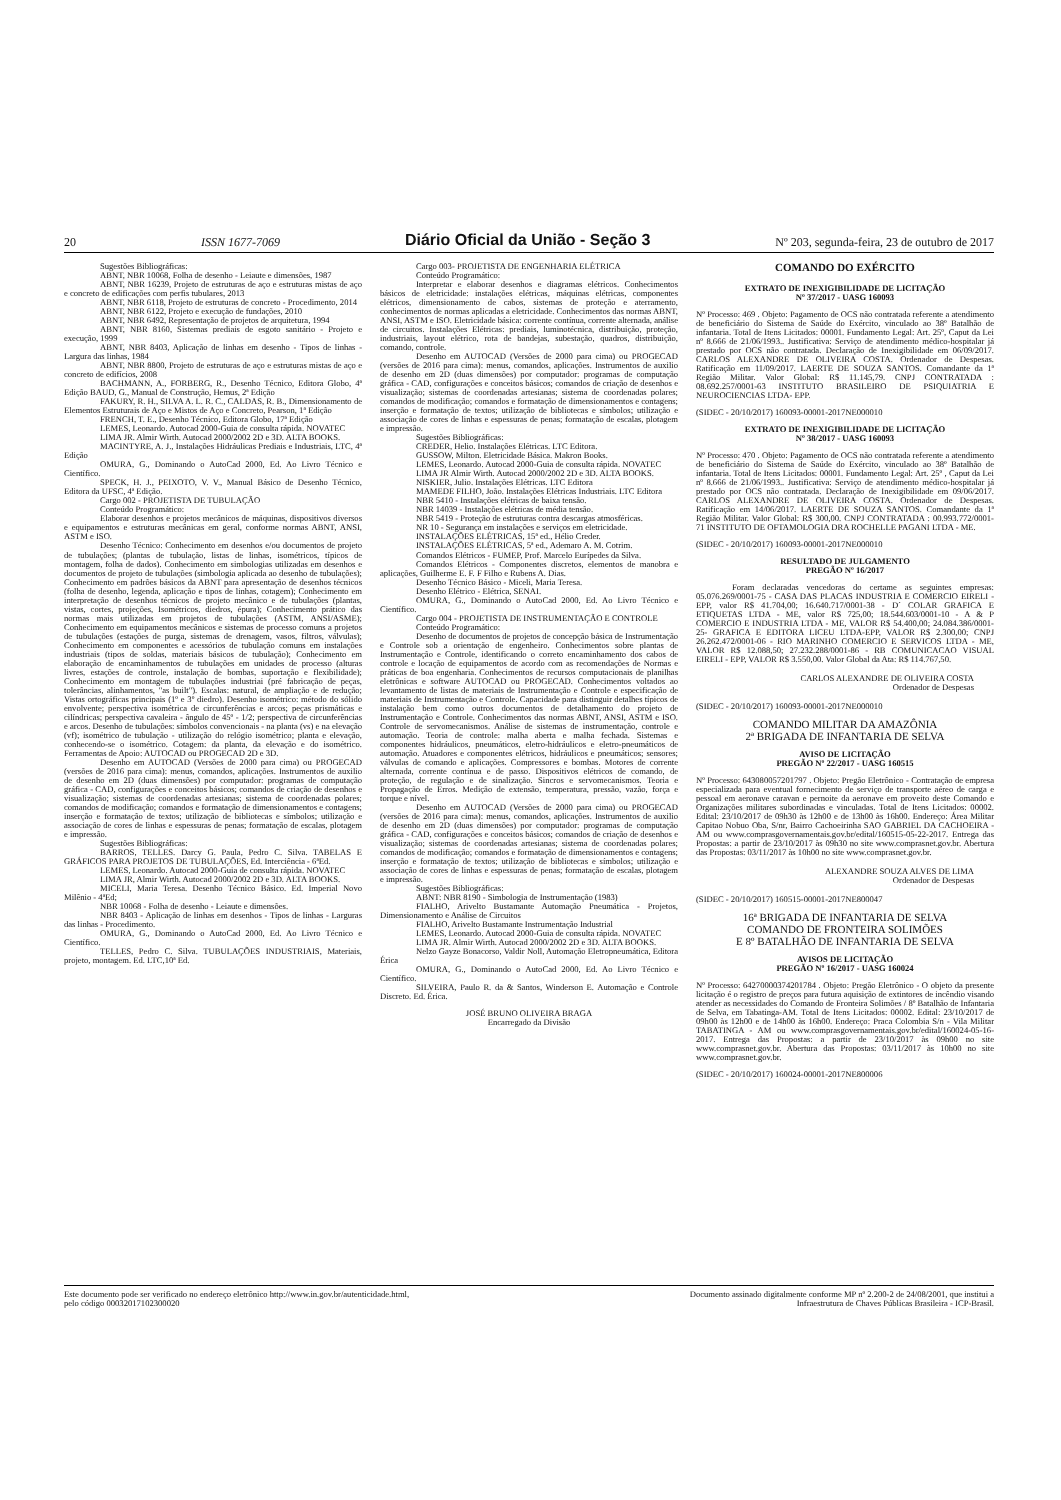20 ISSN 1677-7069 Diário Oficial da União - Seção 3 Nº 203, segunda-feira, 23 de outubro de 2017
Sugestões Bibliográficas:
ABNT, NBR 10068, Folha de desenho - Leiaute e dimensões, 1987
ABNT, NBR 16239, Projeto de estruturas de aço e estruturas mistas de aço e concreto de edificações com perfis tubulares, 2013
ABNT, NBR 6118, Projeto de estruturas de concreto - Procedimento, 2014
ABNT, NBR 6122, Projeto e execução de fundações, 2010
ABNT, NBR 6492, Representação de projetos de arquitetura, 1994
ABNT, NBR 8160, Sistemas prediais de esgoto sanitário - Projeto e execução, 1999
ABNT, NBR 8403, Aplicação de linhas em desenho - Tipos de linhas - Largura das linhas, 1984
ABNT, NBR 8800, Projeto de estruturas de aço e estruturas mistas de aço e concreto de edifícios, 2008
BACHMANN, A., FORBERG, R., Desenho Técnico, Editora Globo, 4ª Edição BAUD, G., Manual de Construção, Hemus, 2ª Edição
FAKURY, R. H., SILVA A. L. R. C., CALDAS, R. B., Dimensionamento de Elementos Estruturais de Aço e Mistos de Aço e Concreto, Pearson, 1ª Edição
FRENCH, T. E., Desenho Técnico, Editora Globo, 17ª Edição
LEMES, Leonardo. Autocad 2000-Guia de consulta rápida. NOVATEC
LIMA JR. Almir Wirth. Autocad 2000/2002 2D e 3D. ALTA BOOKS.
MACINTYRE, A. J., Instalações Hidráulicas Prediais e Industriais, LTC, 4ª Edição
OMURA, G., Dominando o AutoCad 2000, Ed. Ao Livro Técnico e Científico.
SPECK, H. J., PEIXOTO, V. V., Manual Básico de Desenho Técnico, Editora da UFSC, 4ª Edição.
Cargo 002 - PROJETISTA DE TUBULAÇÃO
Conteúdo Programático:
Elaborar desenhos e projetos mecânicos de máquinas, dispositivos diversos e equipamentos e estruturas mecânicas em geral, conforme normas ABNT, ANSI, ASTM e ISO.
Desenho Técnico: Conhecimento em desenhos e/ou documentos de projeto de tubulações; (plantas de tubulação, listas de linhas, isométricos, típicos de montagem, folha de dados). Conhecimento em simbologias utilizadas em desenhos e documentos de projeto de tubulações (simbologia aplicada ao desenho de tubulações); Conhecimento em padrões básicos da ABNT para apresentação de desenhos técnicos (folha de desenho, legenda, aplicação e tipos de linhas, cotagem); Conhecimento em interpretação de desenhos técnicos de projeto mecânico e de tubulações (plantas, vistas, cortes, projeções, Isométricos, diedros, épura); Conhecimento prático das normas mais utilizadas em projetos de tubulações (ASTM, ANSI/ASME); Conhecimento em equipamentos mecânicos e sistemas de processo comuns a projetos de tubulações (estações de purga, sistemas de drenagem, vasos, filtros, válvulas); Conhecimento em componentes e acessórios de tubulação comuns em instalações industriais (tipos de soldas, materiais básicos de tubulação); Conhecimento em elaboração de encaminhamentos de tubulações em unidades de processo (alturas livres, estações de controle, instalação de bombas, suportação e flexibilidade); Conhecimento em montagem de tubulações industriai (pré fabricação de peças, tolerâncias, alinhamentos, "as built"). Escalas: natural, de ampliação e de redução; Vistas ortográficas principais (1º e 3º diedro). Desenho isométrico: método do sólido envolvente; perspectiva isométrica de circunferências e arcos; peças prismáticas e cilíndricas; perspectiva cavaleira - ângulo de 45º - 1/2; perspectiva de circunferências e arcos. Desenho de tubulações: símbolos convencionais - na planta (vs) e na elevação (vf); isométrico de tubulação - utilização do relógio isométrico; planta e elevação, conhecendo-se o isométrico. Cotagem: da planta, da elevação e do isométrico. Ferramentas de Apoio: AUTOCAD ou PROGECAD 2D e 3D.
Desenho em AUTOCAD (Versões de 2000 para cima) ou PROGECAD (versões de 2016 para cima): menus, comandos, aplicações. Instrumentos de auxilio de desenho em 2D (duas dimensões) por computador: programas de computação gráfica - CAD, configurações e conceitos básicos; comandos de criação de desenhos e visualização; sistemas de coordenadas artesianas; sistema de coordenadas polares; comandos de modificação; comandos e formatação de dimensionamentos e contagens; inserção e formatação de textos; utilização de bibliotecas e símbolos; utilização e associação de cores de linhas e espessuras de penas; formatação de escalas, plotagem e impressão.
Sugestões Bibliográficas:
BARROS, TELLES. Darcy G. Paula, Pedro C. Silva. TABELAS E GRÁFICOS PARA PROJETOS DE TUBULAÇÕES, Ed. Interciência - 6ªEd.
LEMES, Leonardo. Autocad 2000-Guia de consulta rápida. NOVATEC
LIMA JR, Almir Wirth. Autocad 2000/2002 2D e 3D. ALTA BOOKS.
MICELI, Maria Teresa. Desenho Técnico Básico. Ed. Imperial Novo Milênio - 4ªEd;
NBR 10068 - Folha de desenho - Leiaute e dimensões.
NBR 8403 - Aplicação de linhas em desenhos - Tipos de linhas - Larguras das linhas - Procedimento.
OMURA, G., Dominando o AutoCad 2000, Ed. Ao Livro Técnico e Científico.
TELLES, Pedro C. Silva. TUBULAÇÕES INDUSTRIAIS, Materiais, projeto, montagem. Ed. LTC,10ª Ed.
Cargo 003- PROJETISTA DE ENGENHARIA ELÉTRICA
Conteúdo Programático:
Interpretar e elaborar desenhos e diagramas elétricos. Conhecimentos básicos de eletricidade: instalações elétricas, máquinas elétricas, componentes elétricos, dimensionamento de cabos, sistemas de proteção e aterramento, conhecimentos de normas aplicadas a eletricidade. Conhecimentos das normas ABNT, ANSI, ASTM e ISO. Eletricidade básica: corrente contínua, corrente alternada, análise de circuitos. Instalações Elétricas: prediais, luminotécnica, distribuição, proteção, industriais, layout elétrico, rota de bandejas, subestação, quadros, distribuição, comando, controle.
Desenho em AUTOCAD (Versões de 2000 para cima) ou PROGECAD (versões de 2016 para cima): menus, comandos, aplicações. Instrumentos de auxilio de desenho em 2D (duas dimensões) por computador: programas de computação gráfica - CAD, configurações e conceitos básicos; comandos de criação de desenhos e visualização; sistemas de coordenadas artesianas; sistema de coordenadas polares; comandos de modificação; comandos e formatação de dimensionamentos e contagens; inserção e formatação de textos; utilização de bibliotecas e símbolos; utilização e associação de cores de linhas e espessuras de penas; formatação de escalas, plotagem e impressão.
Sugestões Bibliográficas:
CREDER, Helio. Instalações Elétricas. LTC Editora.
GUSSOW, Milton. Eletricidade Básica. Makron Books.
LEMES, Leonardo. Autocad 2000-Guia de consulta rápida. NOVATEC
LIMA JR Almir Wirth. Autocad 2000/2002 2D e 3D. ALTA BOOKS.
NISKIER, Julio. Instalações Elétricas. LTC Editora
MAMEDE FILHO, João. Instalações Elétricas Industriais. LTC Editora
NBR 5410 - Instalações elétricas de baixa tensão.
NBR 14039 - Instalações elétricas de média tensão.
NBR 5419 - Proteção de estruturas contra descargas atmosféricas.
NR 10 - Segurança em instalações e serviços em eletricidade.
INSTALAÇÕES ELÉTRICAS, 15ª ed., Hélio Creder.
INSTALAÇÕES ELÉTRICAS, 5ª ed., Ademaro A. M. Cotrim.
Comandos Elétricos - FUMEP, Prof. Marcelo Eurípedes da Silva.
Comandos Elétricos - Componentes discretos, elementos de manobra e aplicações, Guilherme E. F. F Filho e Rubens A. Dias.
Desenho Técnico Básico - Miceli, Maria Teresa.
Desenho Elétrico - Elétrica, SENAI.
OMURA, G., Dominando o AutoCad 2000, Ed. Ao Livro Técnico e Científico.
Cargo 004 - PROJETISTA DE INSTRUMENTAÇÃO E CONTROLE
Conteúdo Programático:
Desenho de documentos de projetos de concepção básica de Instrumentação e Controle sob a orientação de engenheiro. Conhecimentos sobre plantas de Instrumentação e Controle, identificando o correto encaminhamento dos cabos de controle e locação de equipamentos de acordo com as recomendações de Normas e práticas de boa engenharia. Conhecimentos de recursos computacionais de planilhas eletrônicas e software AUTOCAD ou PROGECAD. Conhecimentos voltados ao levantamento de listas de materiais de Instrumentação e Controle e especificação de materiais de Instrumentação e Controle. Capacidade para distinguir detalhes típicos de instalação bem como outros documentos de detalhamento do projeto de Instrumentação e Controle. Conhecimentos das normas ABNT, ANSI, ASTM e ISO. Controle de servomecanismos. Análise de sistemas de instrumentação, controle e automação. Teoria de controle: malha aberta e malha fechada. Sistemas e componentes hidráulicos, pneumáticos, eletro-hidráulicos e eletro-pneumáticos de automação. Atuadores e componentes elétricos, hidráulicos e pneumáticos; sensores; válvulas de comando e aplicações. Compressores e bombas. Motores de corrente alternada, corrente contínua e de passo. Dispositivos elétricos de comando, de proteção, de regulação e de sinalização. Sincros e servomecanismos. Teoria e Propagação de Erros. Medição de extensão, temperatura, pressão, vazão, força e torque e nível.
Desenho em AUTOCAD (Versões de 2000 para cima) ou PROGECAD (versões de 2016 para cima): menus, comandos, aplicações. Instrumentos de auxilio de desenho em 2D (duas dimensões) por computador: programas de computação gráfica - CAD, configurações e conceitos básicos; comandos de criação de desenhos e visualização; sistemas de coordenadas artesianas; sistema de coordenadas polares; comandos de modificação; comandos e formatação de dimensionamentos e contagens; inserção e formatação de textos; utilização de bibliotecas e símbolos; utilização e associação de cores de linhas e espessuras de penas; formatação de escalas, plotagem e impressão.
Sugestões Bibliográficas:
ABNT: NBR 8190 - Simbologia de Instrumentação (1983)
FIALHO, Arivelto Bustamante Automação Pneumática - Projetos, Dimensionamento e Análise de Circuitos
FIALHO, Arivelto Bustamante Instrumentação Industrial
LEMES, Leonardo. Autocad 2000-Guia de consulta rápida. NOVATEC
LIMA JR. Almir Wirth. Autocad 2000/2002 2D e 3D. ALTA BOOKS.
Nelzo Gayze Bonacorso, Valdir Noll, Automação Eletropneumática, Editora Érica
OMURA, G., Dominando o AutoCad 2000, Ed. Ao Livro Técnico e Científico.
SILVEIRA, Paulo R. da & Santos, Winderson E. Automação e Controle Discreto. Ed. Érica.
JOSÉ BRUNO OLIVEIRA BRAGA
Encarregado da Divisão
COMANDO DO EXÉRCITO
EXTRATO DE INEXIGIBILIDADE DE LICITAÇÃO
Nº 37/2017 - UASG 160093
Nº Processo: 469 . Objeto: Pagamento de OCS não contratada referente a atendimento de beneficiário do Sistema de Saúde do Exército, vinculado ao 38º Batalhão de infantaria. Total de Itens Licitados: 00001. Fundamento Legal: Art. 25º, Caput da Lei nº 8.666 de 21/06/1993.. Justificativa: Serviço de atendimento médico-hospitalar já prestado por OCS não contratada. Declaração de Inexigibilidade em 06/09/2017. CARLOS ALEXANDRE DE OLIVEIRA COSTA. Ordenador de Despesas. Ratificação em 11/09/2017. LAERTE DE SOUZA SANTOS. Comandante da 1ª Região Militar. Valor Global: R$ 11.145,79. CNPJ CONTRATADA : 08.692.257/0001-63 INSTITUTO BRASILEIRO DE PSIQUIATRIA E NEUROCIENCIAS LTDA- EPP.
(SIDEC - 20/10/2017) 160093-00001-2017NE000010
EXTRATO DE INEXIGIBILIDADE DE LICITAÇÃO
Nº 38/2017 - UASG 160093
Nº Processo: 470 . Objeto: Pagamento de OCS não contratada referente a atendimento de beneficiário do Sistema de Saúde do Exército, vinculado ao 38º Batalhão de infantaria. Total de Itens Licitados: 00001. Fundamento Legal: Art. 25º , Caput da Lei nº 8.666 de 21/06/1993.. Justificativa: Serviço de atendimento médico-hospitalar já prestado por OCS não contratada. Declaração de Inexigibilidade em 09/06/2017. CARLOS ALEXANDRE DE OLIVEIRA COSTA. Ordenador de Despesas. Ratificação em 14/06/2017. LAERTE DE SOUZA SANTOS. Comandante da 1ª Região Militar. Valor Global: R$ 300,00. CNPJ CONTRATADA : 00.993.772/0001-71 INSTITUTO DE OFTAMOLOGIA DRA ROCHELLE PAGANI LTDA - ME.
(SIDEC - 20/10/2017) 160093-00001-2017NE000010
RESULTADO DE JULGAMENTO
PREGÃO Nº 16/2017
Foram declaradas vencedoras do certame as seguintes empresas: 05.076.269/0001-75 - CASA DAS PLACAS INDUSTRIA E COMERCIO EIRELI - EPP, valor R$ 41.704,00; 16.640.717/0001-38 - D´ COLAR GRAFICA E ETIQUETAS LTDA - ME, valor R$ 725,00; 18.544.603/0001-10 - A & P COMERCIO E INDUSTRIA LTDA - ME, VALOR R$ 54.400,00; 24.084.386/0001-25- GRAFICA E EDITORA LICEU LTDA-EPP, VALOR R$ 2.300,00; CNPJ 26.262.472/0001-06 - RIO MARINHO COMERCIO E SERVICOS LTDA - ME, VALOR R$ 12.088,50; 27.232.288/0001-86 - RB COMUNICACAO VISUAL EIRELI - EPP, VALOR R$ 3.550,00. Valor Global da Ata: R$ 114.767,50.
CARLOS ALEXANDRE DE OLIVEIRA COSTA
Ordenador de Despesas
(SIDEC - 20/10/2017) 160093-00001-2017NE000010
COMANDO MILITAR DA AMAZÔNIA
2ª BRIGADA DE INFANTARIA DE SELVA
AVISO DE LICITAÇÃO
PREGÃO Nº 22/2017 - UASG 160515
Nº Processo: 643080057201797 . Objeto: Pregão Eletrônico - Contratação de empresa especializada para eventual fornecimento de serviço de transporte aéreo de carga e pessoal em aeronave caravan e pernoite da aeronave em proveito deste Comando e Organizações militares subordinadas e vinculadas. Total de Itens Licitados: 00002. Edital: 23/10/2017 de 09h30 às 12h00 e de 13h00 às 16h00. Endereço: Área Militar Capitao Nobuo Oba, S/nr, Bairro Cachoeirinha SAO GABRIEL DA CACHOEIRA - AM ou www.comprasgovernamentais.gov.br/edital/160515-05-22-2017. Entrega das Propostas: a partir de 23/10/2017 às 09h30 no site www.comprasnet.gov.br. Abertura das Propostas: 03/11/2017 às 10h00 no site www.comprasnet.gov.br.
ALEXANDRE SOUZA ALVES DE LIMA
Ordenador de Despesas
(SIDEC - 20/10/2017) 160515-00001-2017NE800047
16ª BRIGADA DE INFANTARIA DE SELVA
COMANDO DE FRONTEIRA SOLIMÕES
E 8º BATALHÃO DE INFANTARIA DE SELVA
AVISOS DE LICITAÇÃO
PREGÃO Nº 16/2017 - UASG 160024
Nº Processo: 64270000374201784 . Objeto: Pregão Eletrônico - O objeto da presente licitação é o registro de preços para futura aquisição de extintores de incêndio visando atender as necessidades do Comando de Fronteira Solimões / 8º Batalhão de Infantaria de Selva, em Tabatinga-AM. Total de Itens Licitados: 00002. Edital: 23/10/2017 de 09h00 às 12h00 e de 14h00 às 16h00. Endereço: Praca Colombia S/n - Vila Militar TABATINGA - AM ou www.comprasgovernamentais.gov.br/edital/160024-05-16-2017. Entrega das Propostas: a partir de 23/10/2017 às 09h00 no site www.comprasnet.gov.br. Abertura das Propostas: 03/11/2017 às 10h00 no site www.comprasnet.gov.br.
(SIDEC - 20/10/2017) 160024-00001-2017NE800006
Este documento pode ser verificado no endereço eletrônico http://www.in.gov.br/autenticidade.html,
pelo código 00032017102300020 Documento assinado digitalmente conforme MP nº 2.200-2 de 24/08/2001, que institui a
Infraestrutura de Chaves Públicas Brasileira - ICP-Brasil.